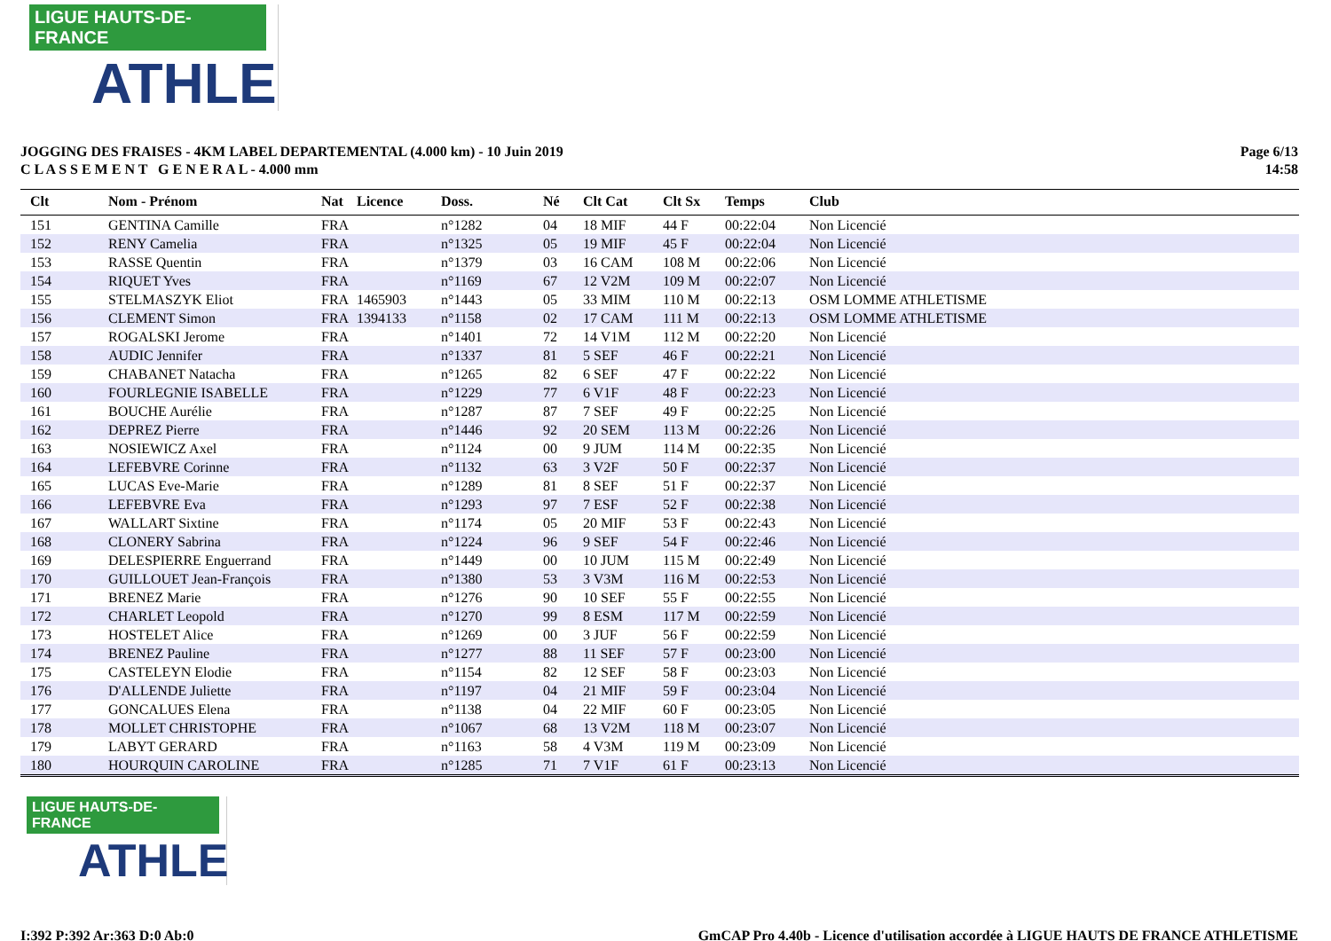LIGUE HAUTS-DE-FRANCE
ATHLE
JOGGING DES FRAISES - 4KM LABEL DEPARTEMENTAL (4.000 km) - 10 Juin 2019
C L A S S E M E N T G E N E R A L - 4.000 mm
Page 6/13
14:58
| Clt | Nom - Prénom | Nat | Licence | Doss. | Né | Clt Cat | Clt Sx | Temps | Club |
| --- | --- | --- | --- | --- | --- | --- | --- | --- | --- |
| 151 | GENTINA Camille | FRA | | n°1282 | 04 | 18 MIF | 44 F | 00:22:04 | Non Licencié |
| 152 | RENY Camelia | FRA | | n°1325 | 05 | 19 MIF | 45 F | 00:22:04 | Non Licencié |
| 153 | RASSE Quentin | FRA | | n°1379 | 03 | 16 CAM | 108 M | 00:22:06 | Non Licencié |
| 154 | RIQUET Yves | FRA | | n°1169 | 67 | 12 V2M | 109 M | 00:22:07 | Non Licencié |
| 155 | STELMASZYK Eliot | FRA | 1465903 | n°1443 | 05 | 33 MIM | 110 M | 00:22:13 | OSM LOMME ATHLETISME |
| 156 | CLEMENT Simon | FRA | 1394133 | n°1158 | 02 | 17 CAM | 111 M | 00:22:13 | OSM LOMME ATHLETISME |
| 157 | ROGALSKI Jerome | FRA | | n°1401 | 72 | 14 V1M | 112 M | 00:22:20 | Non Licencié |
| 158 | AUDIC Jennifer | FRA | | n°1337 | 81 | 5 SEF | 46 F | 00:22:21 | Non Licencié |
| 159 | CHABANET Natacha | FRA | | n°1265 | 82 | 6 SEF | 47 F | 00:22:22 | Non Licencié |
| 160 | FOURLEGNIE ISABELLE | FRA | | n°1229 | 77 | 6 V1F | 48 F | 00:22:23 | Non Licencié |
| 161 | BOUCHE Aurélie | FRA | | n°1287 | 87 | 7 SEF | 49 F | 00:22:25 | Non Licencié |
| 162 | DEPREZ Pierre | FRA | | n°1446 | 92 | 20 SEM | 113 M | 00:22:26 | Non Licencié |
| 163 | NOSIEWICZ Axel | FRA | | n°1124 | 00 | 9 JUM | 114 M | 00:22:35 | Non Licencié |
| 164 | LEFEBVRE Corinne | FRA | | n°1132 | 63 | 3 V2F | 50 F | 00:22:37 | Non Licencié |
| 165 | LUCAS Eve-Marie | FRA | | n°1289 | 81 | 8 SEF | 51 F | 00:22:37 | Non Licencié |
| 166 | LEFEBVRE Eva | FRA | | n°1293 | 97 | 7 ESF | 52 F | 00:22:38 | Non Licencié |
| 167 | WALLART Sixtine | FRA | | n°1174 | 05 | 20 MIF | 53 F | 00:22:43 | Non Licencié |
| 168 | CLONERY Sabrina | FRA | | n°1224 | 96 | 9 SEF | 54 F | 00:22:46 | Non Licencié |
| 169 | DELESPIERRE Enguerrand | FRA | | n°1449 | 00 | 10 JUM | 115 M | 00:22:49 | Non Licencié |
| 170 | GUILLOUET Jean-François | FRA | | n°1380 | 53 | 3 V3M | 116 M | 00:22:53 | Non Licencié |
| 171 | BRENEZ Marie | FRA | | n°1276 | 90 | 10 SEF | 55 F | 00:22:55 | Non Licencié |
| 172 | CHARLET Leopold | FRA | | n°1270 | 99 | 8 ESM | 117 M | 00:22:59 | Non Licencié |
| 173 | HOSTELET Alice | FRA | | n°1269 | 00 | 3 JUF | 56 F | 00:22:59 | Non Licencié |
| 174 | BRENEZ Pauline | FRA | | n°1277 | 88 | 11 SEF | 57 F | 00:23:00 | Non Licencié |
| 175 | CASTELEYN Elodie | FRA | | n°1154 | 82 | 12 SEF | 58 F | 00:23:03 | Non Licencié |
| 176 | D'ALLENDE Juliette | FRA | | n°1197 | 04 | 21 MIF | 59 F | 00:23:04 | Non Licencié |
| 177 | GONCALUES Elena | FRA | | n°1138 | 04 | 22 MIF | 60 F | 00:23:05 | Non Licencié |
| 178 | MOLLET CHRISTOPHE | FRA | | n°1067 | 68 | 13 V2M | 118 M | 00:23:07 | Non Licencié |
| 179 | LABYT GERARD | FRA | | n°1163 | 58 | 4 V3M | 119 M | 00:23:09 | Non Licencié |
| 180 | HOURQUIN CAROLINE | FRA | | n°1285 | 71 | 7 V1F | 61 F | 00:23:13 | Non Licencié |
LIGUE HAUTS-DE-FRANCE
ATHLE
I:392 P:392 Ar:363 D:0 Ab:0 GmCAP Pro 4.40b - Licence d'utilisation accordée à LIGUE HAUTS DE FRANCE ATHLETISME